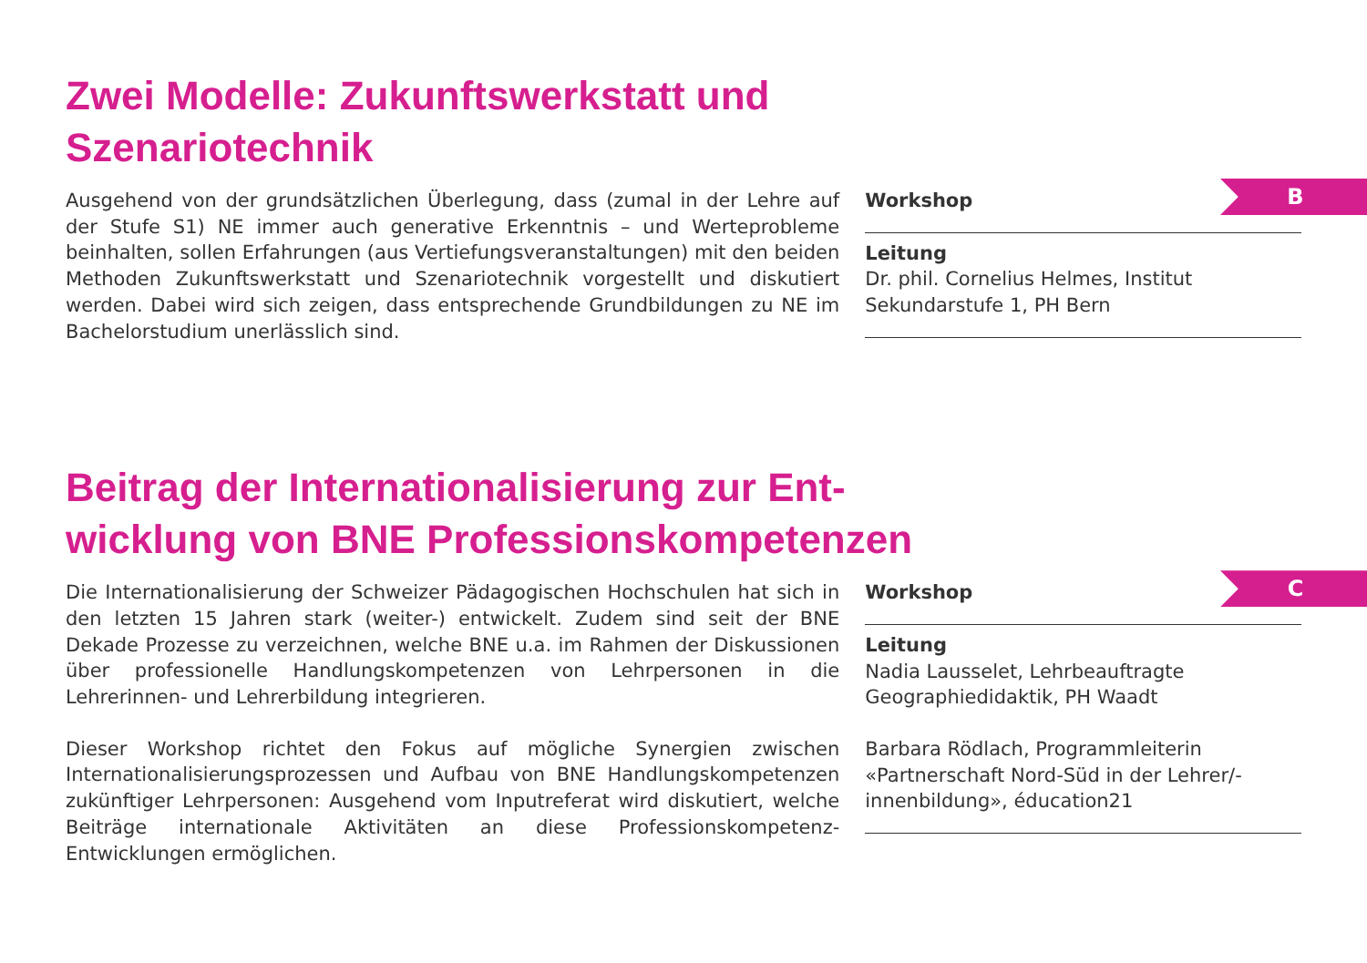Zwei Modelle: Zukunftswerkstatt und
Szenariotechnik
Ausgehend von der grundsätzlichen Überlegung, dass (zumal in der Lehre auf der Stufe S1) NE immer auch generative Erkenntnis – und Werteprobleme beinhalten, sollen Erfahrungen (aus Vertiefungsveranstaltungen) mit den beiden Methoden Zukunftswerkstatt und Szenariotechnik vorgestellt und diskutiert werden. Dabei wird sich zeigen, dass entsprechende Grundbildungen zu NE im Bachelorstudium unerlässlich sind.
B
Workshop
Leitung
Dr. phil. Cornelius Helmes, Institut Sekundarstufe 1, PH Bern
Beitrag der Internationalisierung zur Ent-
wicklung von BNE Professionskompetenzen
Die Internationalisierung der Schweizer Pädagogischen Hochschulen hat sich in den letzten 15 Jahren stark (weiter-) entwickelt. Zudem sind seit der BNE Dekade Prozesse zu verzeichnen, welche BNE u.a. im Rahmen der Diskussionen über professionelle Handlungskompetenzen von Lehrpersonen in die Lehrerinnen- und Lehrerbildung integrieren.
Dieser Workshop richtet den Fokus auf mögliche Synergien zwischen Internationalisierungsprozessen und Aufbau von BNE Handlungskompetenzen zukünftiger Lehrpersonen: Ausgehend vom Inputreferat wird diskutiert, welche Beiträge internationale Aktivitäten an diese Professionskompetenz-Entwicklungen ermöglichen.
C
Workshop
Leitung
Nadia Lausselet, Lehrbeauftragte Geographiedidaktik, PH Waadt
Barbara Rödlach, Programmleiterin «Partnerschaft Nord-Süd in der Lehrer/-innenbildung», éducation21